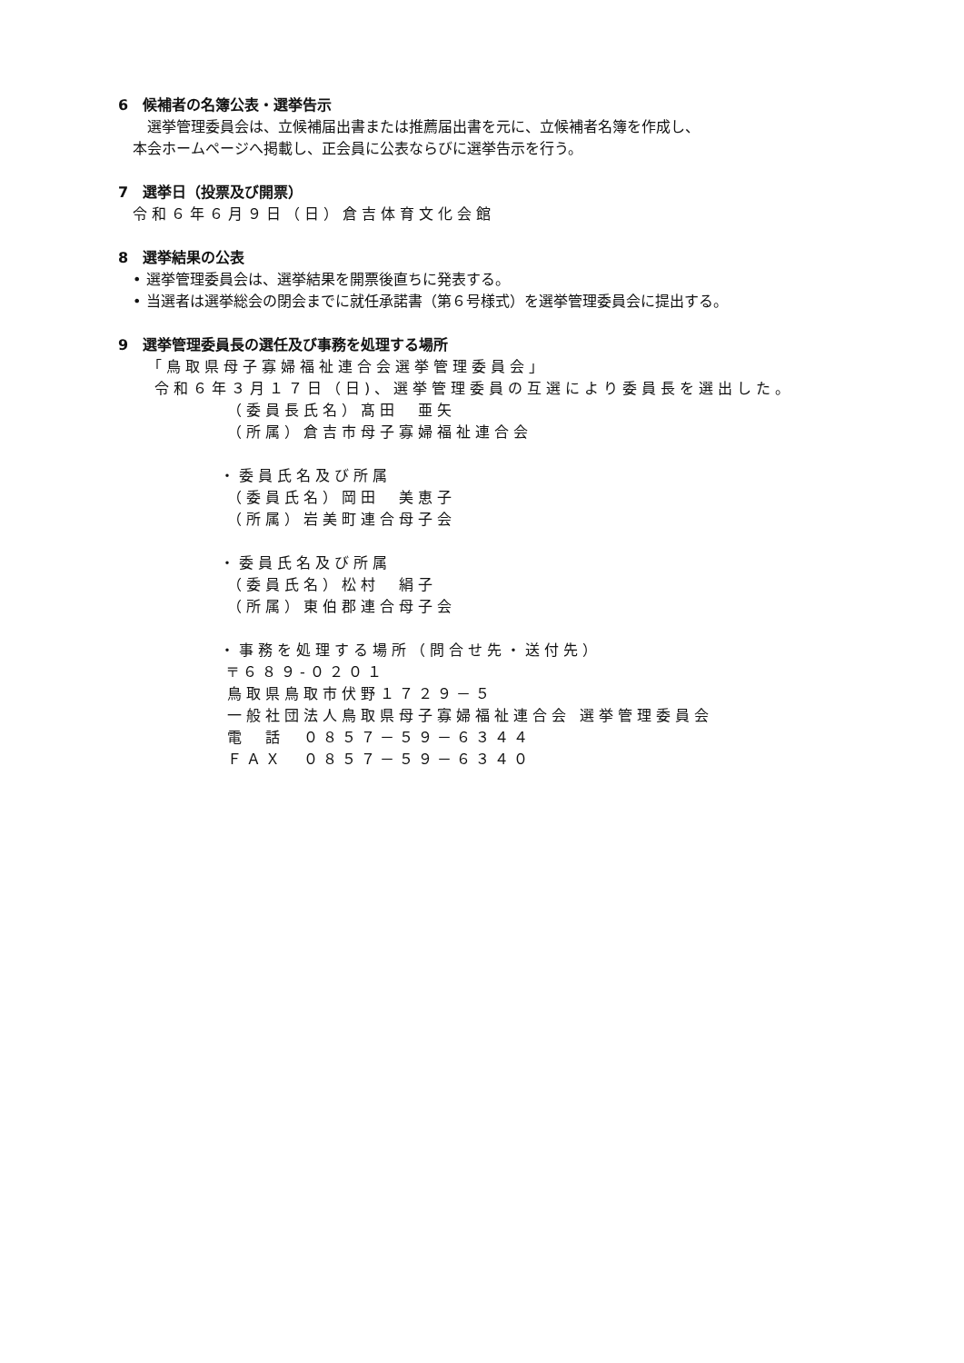6　候補者の名簿公表・選挙告示
選挙管理委員会は、立候補届出書または推薦届出書を元に、立候補者名簿を作成し、
本会ホームページへ掲載し、正会員に公表ならびに選挙告示を行う。
7　選挙日（投票及び開票）
令和６年６月９日（日）倉吉体育文化会館
8　選挙結果の公表
• 選挙管理委員会は、選挙結果を開票後直ちに発表する。
• 当選者は選挙総会の閉会までに就任承諾書（第６号様式）を選挙管理委員会に提出する。
9　選挙管理委員長の選任及び事務を処理する場所
「鳥取県母子寡婦福祉連合会選挙管理委員会」
令和６年３月１７日（日)、選挙管理委員の互選により委員長を選出した。
（委員長氏名）髙田　亜矢
（所属）倉吉市母子寡婦福祉連合会
・委員氏名及び所属
（委員氏名）岡田　美恵子
（所属）岩美町連合母子会
・委員氏名及び所属
（委員氏名）松村　絹子
（所属）東伯郡連合母子会
・事務を処理する場所（問合せ先・送付先）
〒６８９-０２０１
鳥取県鳥取市伏野１７２９－５
一般社団法人鳥取県母子寡婦福祉連合会 選挙管理委員会
電　話　０８５７－５９－６３４４
ＦＡＸ　０８５７－５９－６３４０